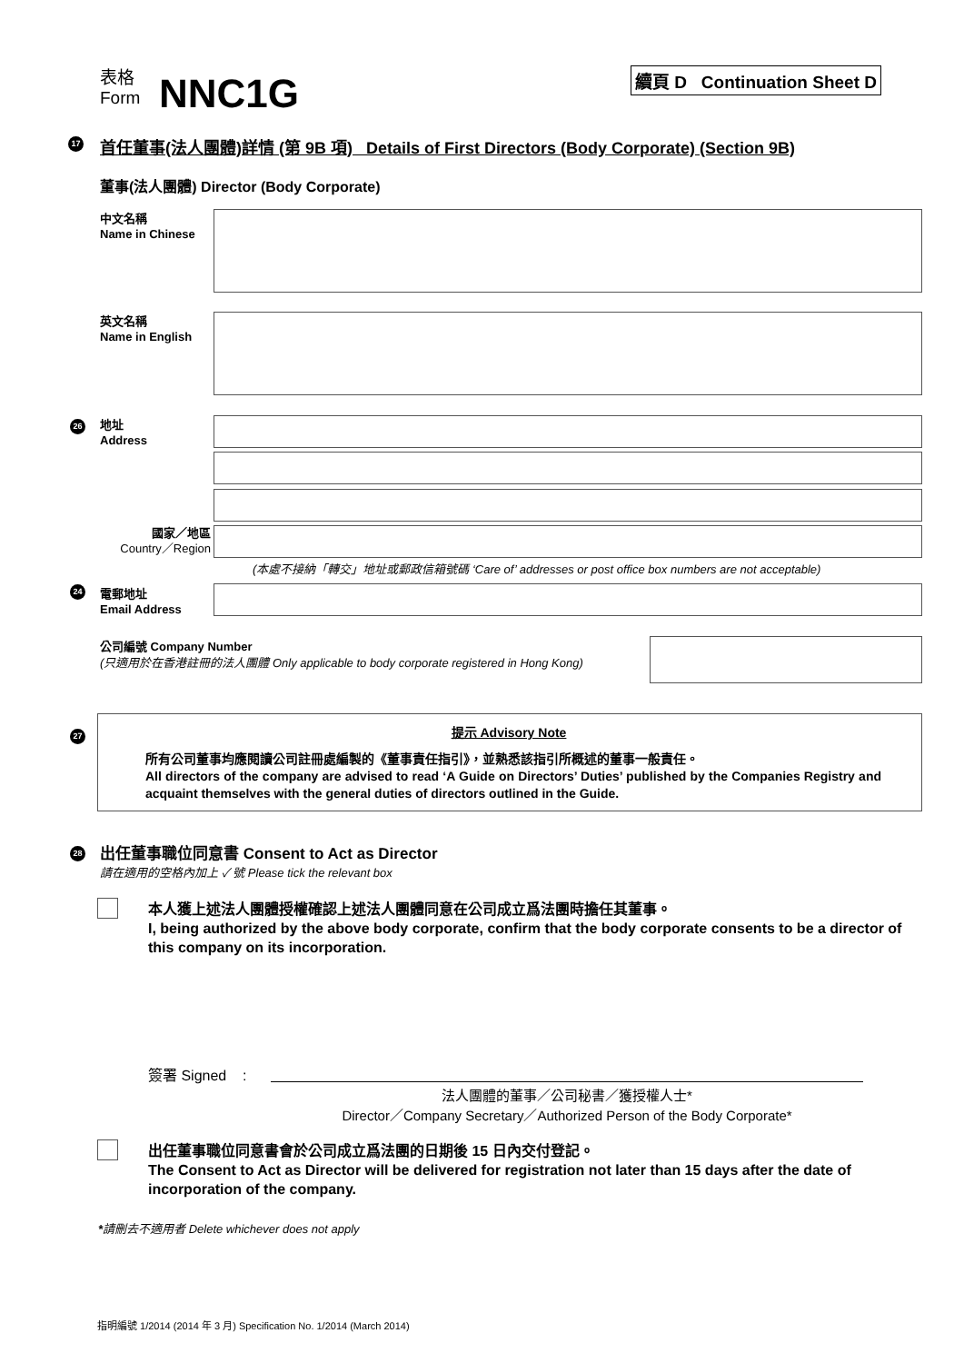表格
Form
NNC1G 續頁 D Continuation Sheet D
17
首任董事(法人團體)詳情 (第 9B 項) Details of First Directors (Body Corporate) (Section 9B)
董事(法人團體) Director (Body Corporate)
中文名稱
Name in Chinese
英文名稱
Name in English
26
地址
Address
國家／地區
Country／Region
(本處不接納「轉交」地址或郵政信箱號碼 ‘Care of’ addresses or post office box numbers are not acceptable)
24
電郵地址
Email Address
公司編號 Company Number
(只適用於在香港註冊的法人團體 Only applicable to body corporate registered in Hong Kong)
27 提示 Advisory Note
所有公司董事均應閱讀公司註冊處編製的《董事責任指引》，並熟悉該指引所概述的董事一般責任。
All directors of the company are advised to read ‘A Guide on Directors’ Duties’ published by the Companies Registry and acquaint themselves with the general duties of directors outlined in the Guide.
28
出任董事職位同意書 Consent to Act as Director
請在適用的空格內加上 ✓ 號 Please tick the relevant box
本人獲上述法人團體授權確認上述法人團體同意在公司成立爲法團時擔任其董事。
I, being authorized by the above body corporate, confirm that the body corporate consents to be a director of this company on its incorporation.
簽署 Signed :
法人團體的董事／公司秘書／獲授權人士*
Director／Company Secretary／Authorized Person of the Body Corporate*
出任董事職位同意書會於公司成立爲法團的日期後 15 日內交付登記。
The Consent to Act as Director will be delivered for registration not later than 15 days after the date of incorporation of the company.
*請刪去不適用者 Delete whichever does not apply
指明編號 1/2014 (2014 年 3 月) Specification No. 1/2014 (March 2014)